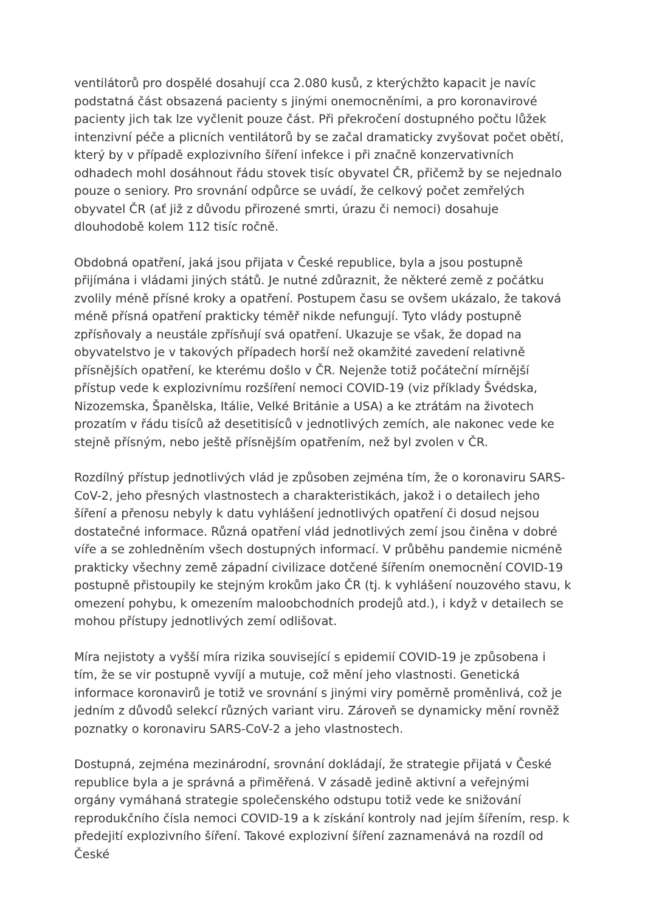ventilátorů pro dospělé dosahují cca 2.080 kusů, z kterýchžto kapacit je navíc podstatná část obsazená pacienty s jinými onemocněními, a pro koronavirové pacienty jich tak lze vyčlenit pouze část. Při překročení dostupného počtu lůžek intenzivní péče a plicních ventilátorů by se začal dramaticky zvyšovat počet obětí, který by v případě explozivního šíření infekce i při značně konzervativních odhadech mohl dosáhnout řádu stovek tisíc obyvatel ČR, přičemž by se nejednalo pouze o seniory. Pro srovnání odpůrce se uvádí, že celkový počet zemřelých obyvatel ČR (ať již z důvodu přirozené smrti, úrazu či nemoci) dosahuje dlouhodobě kolem 112 tisíc ročně.
Obdobná opatření, jaká jsou přijata v České republice, byla a jsou postupně přijímána i vládami jiných států. Je nutné zdůraznit, že některé země z počátku zvolily méně přísné kroky a opatření. Postupem času se ovšem ukázalo, že taková méně přísná opatření prakticky téměř nikde nefungují. Tyto vlády postupně zpřísňovaly a neustále zpřísňují svá opatření. Ukazuje se však, že dopad na obyvatelstvo je v takových případech horší než okamžité zavedení relativně přísnějších opatření, ke kterému došlo v ČR. Nejenže totiž počáteční mírnější přístup vede k explozivnímu rozšíření nemoci COVID-19 (viz příklady Švédska, Nizozemska, Španělska, Itálie, Velké Británie a USA) a ke ztrátám na životech prozatím v řádu tisíců až desetitisíců v jednotlivých zemích, ale nakonec vede ke stejně přísným, nebo ještě přísnějším opatřením, než byl zvolen v ČR.
Rozdílný přístup jednotlivých vlád je způsoben zejména tím, že o koronaviru SARS-CoV-2, jeho přesných vlastnostech a charakteristikách, jakož i o detailech jeho šíření a přenosu nebyly k datu vyhlášení jednotlivých opatření či dosud nejsou dostatečné informace. Různá opatření vlád jednotlivých zemí jsou činěna v dobré víře a se zohledněním všech dostupných informací. V průběhu pandemie nicméně prakticky všechny země západní civilizace dotčené šířením onemocnění COVID-19 postupně přistoupily ke stejným krokům jako ČR (tj. k vyhlášení nouzového stavu, k omezení pohybu, k omezením maloobchodních prodejů atd.), i když v detailech se mohou přístupy jednotlivých zemí odlišovat.
Míra nejistoty a vyšší míra rizika související s epidemií COVID-19 je způsobena i tím, že se vir postupně vyvíjí a mutuje, což mění jeho vlastnosti. Genetická informace koronavirů je totiž ve srovnání s jinými viry poměrně proměnlivá, což je jedním z důvodů selekcí různých variant viru. Zároveň se dynamicky mění rovněž poznatky o koronaviru SARS-CoV-2 a jeho vlastnostech.
Dostupná, zejména mezinárodní, srovnání dokládají, že strategie přijatá v České republice byla a je správná a přiměřená. V zásadě jedině aktivní a veřejnými orgány vymáhaná strategie společenského odstupu totiž vede ke snižování reprodukčního čísla nemoci COVID-19 a k získání kontroly nad jejím šířením, resp. k předejití explozivního šíření. Takové explozivní šíření zaznamenává na rozdíl od České